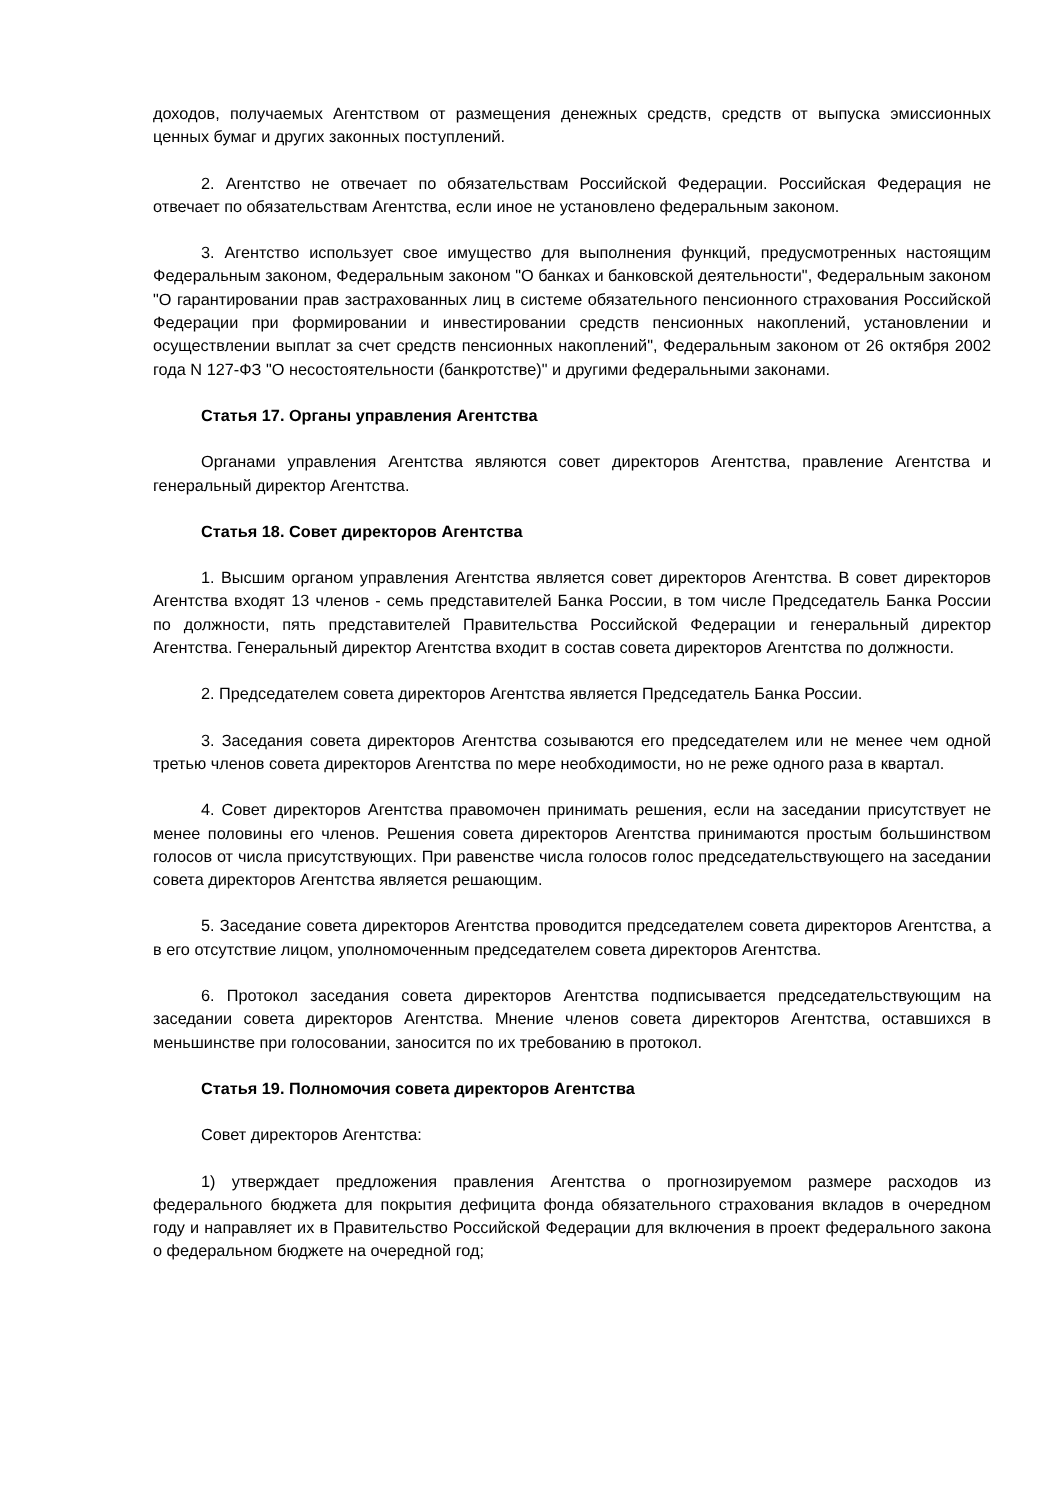доходов, получаемых Агентством от размещения денежных средств, средств от выпуска эмиссионных ценных бумаг и других законных поступлений.
2. Агентство не отвечает по обязательствам Российской Федерации. Российская Федерация не отвечает по обязательствам Агентства, если иное не установлено федеральным законом.
3. Агентство использует свое имущество для выполнения функций, предусмотренных настоящим Федеральным законом, Федеральным законом "О банках и банковской деятельности", Федеральным законом "О гарантировании прав застрахованных лиц в системе обязательного пенсионного страхования Российской Федерации при формировании и инвестировании средств пенсионных накоплений, установлении и осуществлении выплат за счет средств пенсионных накоплений", Федеральным законом от 26 октября 2002 года N 127-ФЗ "О несостоятельности (банкротстве)" и другими федеральными законами.
Статья 17. Органы управления Агентства
Органами управления Агентства являются совет директоров Агентства, правление Агентства и генеральный директор Агентства.
Статья 18. Совет директоров Агентства
1. Высшим органом управления Агентства является совет директоров Агентства. В совет директоров Агентства входят 13 членов - семь представителей Банка России, в том числе Председатель Банка России по должности, пять представителей Правительства Российской Федерации и генеральный директор Агентства. Генеральный директор Агентства входит в состав совета директоров Агентства по должности.
2. Председателем совета директоров Агентства является Председатель Банка России.
3. Заседания совета директоров Агентства созываются его председателем или не менее чем одной третью членов совета директоров Агентства по мере необходимости, но не реже одного раза в квартал.
4. Совет директоров Агентства правомочен принимать решения, если на заседании присутствует не менее половины его членов. Решения совета директоров Агентства принимаются простым большинством голосов от числа присутствующих. При равенстве числа голосов голос председательствующего на заседании совета директоров Агентства является решающим.
5. Заседание совета директоров Агентства проводится председателем совета директоров Агентства, а в его отсутствие лицом, уполномоченным председателем совета директоров Агентства.
6. Протокол заседания совета директоров Агентства подписывается председательствующим на заседании совета директоров Агентства. Мнение членов совета директоров Агентства, оставшихся в меньшинстве при голосовании, заносится по их требованию в протокол.
Статья 19. Полномочия совета директоров Агентства
Совет директоров Агентства:
1) утверждает предложения правления Агентства о прогнозируемом размере расходов из федерального бюджета для покрытия дефицита фонда обязательного страхования вкладов в очередном году и направляет их в Правительство Российской Федерации для включения в проект федерального закона о федеральном бюджете на очередной год;